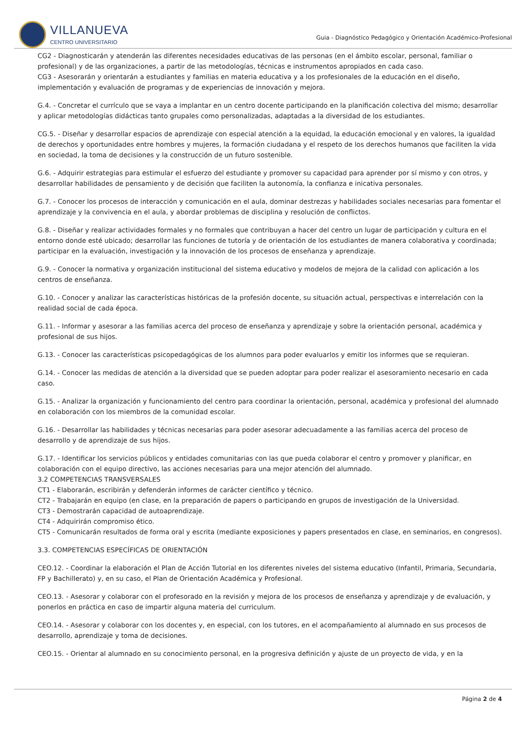VILLANUEVA
CENTRO UNIVERSITARIO
Guia - Diagnóstico Pedagógico y Orientación Académico-Profesional
CG2 - Diagnosticarán y atenderán las diferentes necesidades educativas de las personas (en el ámbito escolar, personal, familiar o profesional) y de las organizaciones, a partir de las metodologías, técnicas e instrumentos apropiados en cada caso.
CG3 - Asesorarán y orientarán a estudiantes y familias en materia educativa y a los profesionales de la educación en el diseño, implementación y evaluación de programas y de experiencias de innovación y mejora.
G.4. - Concretar el currículo que se vaya a implantar en un centro docente participando en la planificación colectiva del mismo; desarrollar y aplicar metodologías didácticas tanto grupales como personalizadas, adaptadas a la diversidad de los estudiantes.
CG.5. - Diseñar y desarrollar espacios de aprendizaje con especial atención a la equidad, la educación emocional y en valores, la igualdad de derechos y oportunidades entre hombres y mujeres, la formación ciudadana y el respeto de los derechos humanos que faciliten la vida en sociedad, la toma de decisiones y la construcción de un futuro sostenible.
G.6. - Adquirir estrategias para estimular el esfuerzo del estudiante y promover su capacidad para aprender por sí mismo y con otros, y desarrollar habilidades de pensamiento y de decisión que faciliten la autonomía, la confianza e inicativa personales.
G.7. - Conocer los procesos de interacción y comunicación en el aula, dominar destrezas y habilidades sociales necesarias para fomentar el aprendizaje y la convivencia en el aula, y abordar problemas de disciplina y resolución de conflictos.
G.8. - Diseñar y realizar actividades formales y no formales que contribuyan a hacer del centro un lugar de participación y cultura en el entorno donde esté ubicado; desarrollar las funciones de tutoría y de orientación de los estudiantes de manera colaborativa y coordinada; participar en la evaluación, investigación y la innovación de los procesos de enseñanza y aprendizaje.
G.9. - Conocer la normativa y organización institucional del sistema educativo y modelos de mejora de la calidad con aplicación a los centros de enseñanza.
G.10. - Conocer y analizar las características históricas de la profesión docente, su situación actual, perspectivas e interrelación con la realidad social de cada época.
G.11. - Informar y asesorar a las familias acerca del proceso de enseñanza y aprendizaje y sobre la orientación personal, académica y profesional de sus hijos.
G.13. - Conocer las características psicopedagógicas de los alumnos para poder evaluarlos y emitir los informes que se requieran.
G.14. - Conocer las medidas de atención a la diversidad que se pueden adoptar para poder realizar el asesoramiento necesario en cada caso.
G.15. - Analizar la organización y funcionamiento del centro para coordinar la orientación, personal, académica y profesional del alumnado en colaboración con los miembros de la comunidad escolar.
G.16. - Desarrollar las habilidades y técnicas necesarias para poder asesorar adecuadamente a las familias acerca del proceso de desarrollo y de aprendizaje de sus hijos.
G.17. - Identificar los servicios públicos y entidades comunitarias con las que pueda colaborar el centro y promover y planificar, en colaboración con el equipo directivo, las acciones necesarias para una mejor atención del alumnado.
3.2 COMPETENCIAS TRANSVERSALES
CT1 - Elaborarán, escribirán y defenderán informes de carácter científico y técnico.
CT2 - Trabajarán en equipo (en clase, en la preparación de papers o participando en grupos de investigación de la Universidad.
CT3 - Demostrarán capacidad de autoaprendizaje.
CT4 - Adquirirán compromiso ético.
CT5 - Comunicarán resultados de forma oral y escrita (mediante exposiciones y papers presentados en clase, en seminarios, en congresos).
3.3. COMPETENCIAS ESPECÍFICAS DE ORIENTACIÓN
CEO.12. - Coordinar la elaboración el Plan de Acción Tutorial en los diferentes niveles del sistema educativo (Infantil, Primaria, Secundaria, FP y Bachillerato) y, en su caso, el Plan de Orientación Académica y Profesional.
CEO.13. - Asesorar y colaborar con el profesorado en la revisión y mejora de los procesos de enseñanza y aprendizaje y de evaluación, y ponerlos en práctica en caso de impartir alguna materia del curriculum.
CEO.14. - Asesorar y colaborar con los docentes y, en especial, con los tutores, en el acompañamiento al alumnado en sus procesos de desarrollo, aprendizaje y toma de decisiones.
CEO.15. - Orientar al alumnado en su conocimiento personal, en la progresiva definición y ajuste de un proyecto de vida, y en la
Página 2 de 4